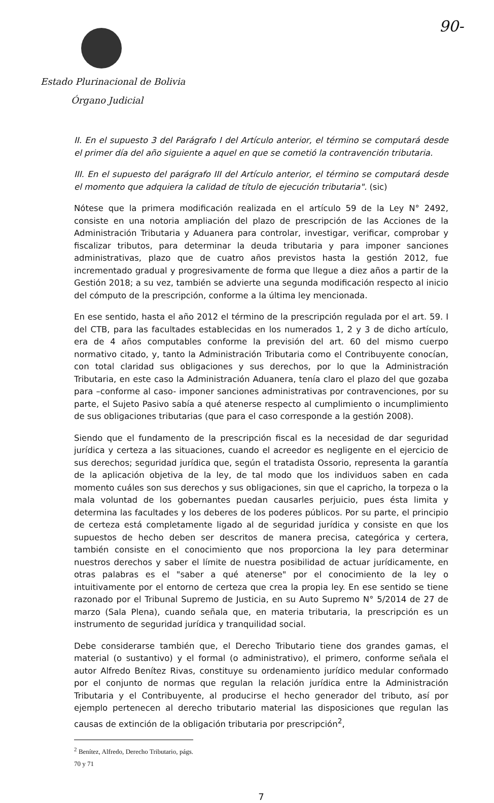90-
Estado Plurinacional de Bolivia
Órgano Judicial
II. En el supuesto 3 del Parágrafo I del Artículo anterior, el término se computará desde el primer día del año siguiente a aquel en que se cometió la contravención tributaria.
III. En el supuesto del parágrafo III del Artículo anterior, el término se computará desde el momento que adquiera la calidad de título de ejecución tributaria". (sic)
Nótese que la primera modificación realizada en el artículo 59 de la Ley N° 2492, consiste en una notoria ampliación del plazo de prescripción de las Acciones de la Administración Tributaria y Aduanera para controlar, investigar, verificar, comprobar y fiscalizar tributos, para determinar la deuda tributaria y para imponer sanciones administrativas, plazo que de cuatro años previstos hasta la gestión 2012, fue incrementado gradual y progresivamente de forma que llegue a diez años a partir de la Gestión 2018; a su vez, también se advierte una segunda modificación respecto al inicio del cómputo de la prescripción, conforme a la última ley mencionada.
En ese sentido, hasta el año 2012 el término de la prescripción regulada por el art. 59. I del CTB, para las facultades establecidas en los numerados 1, 2 y 3 de dicho artículo, era de 4 años computables conforme la previsión del art. 60 del mismo cuerpo normativo citado, y, tanto la Administración Tributaria como el Contribuyente conocían, con total claridad sus obligaciones y sus derechos, por lo que la Administración Tributaria, en este caso la Administración Aduanera, tenía claro el plazo del que gozaba para –conforme al caso- imponer sanciones administrativas por contravenciones, por su parte, el Sujeto Pasivo sabía a qué atenerse respecto al cumplimiento o incumplimiento de sus obligaciones tributarias (que para el caso corresponde a la gestión 2008).
Siendo que el fundamento de la prescripción fiscal es la necesidad de dar seguridad jurídica y certeza a las situaciones, cuando el acreedor es negligente en el ejercicio de sus derechos; seguridad jurídica que, según el tratadista Ossorio, representa la garantía de la aplicación objetiva de la ley, de tal modo que los individuos saben en cada momento cuáles son sus derechos y sus obligaciones, sin que el capricho, la torpeza o la mala voluntad de los gobernantes puedan causarles perjuicio, pues ésta limita y determina las facultades y los deberes de los poderes públicos. Por su parte, el principio de certeza está completamente ligado al de seguridad jurídica y consiste en que los supuestos de hecho deben ser descritos de manera precisa, categórica y certera, también consiste en el conocimiento que nos proporciona la ley para determinar nuestros derechos y saber el límite de nuestra posibilidad de actuar jurídicamente, en otras palabras es el "saber a qué atenerse" por el conocimiento de la ley o intuitivamente por el entorno de certeza que crea la propia ley. En ese sentido se tiene razonado por el Tribunal Supremo de Justicia, en su Auto Supremo N° 5/2014 de 27 de marzo (Sala Plena), cuando señala que, en materia tributaria, la prescripción es un instrumento de seguridad jurídica y tranquilidad social.
Debe considerarse también que, el Derecho Tributario tiene dos grandes gamas, el material (o sustantivo) y el formal (o administrativo), el primero, conforme señala el autor Alfredo Benítez Rivas, constituye su ordenamiento jurídico medular conformado por el conjunto de normas que regulan la relación jurídica entre la Administración Tributaria y el Contribuyente, al producirse el hecho generador del tributo, así por ejemplo pertenecen al derecho tributario material las disposiciones que regulan las causas de extinción de la obligación tributaria por prescripción<sup>2</sup>,
<sup>2</sup> Benítez, Alfredo, Derecho Tributario, págs. 70 y 71
7